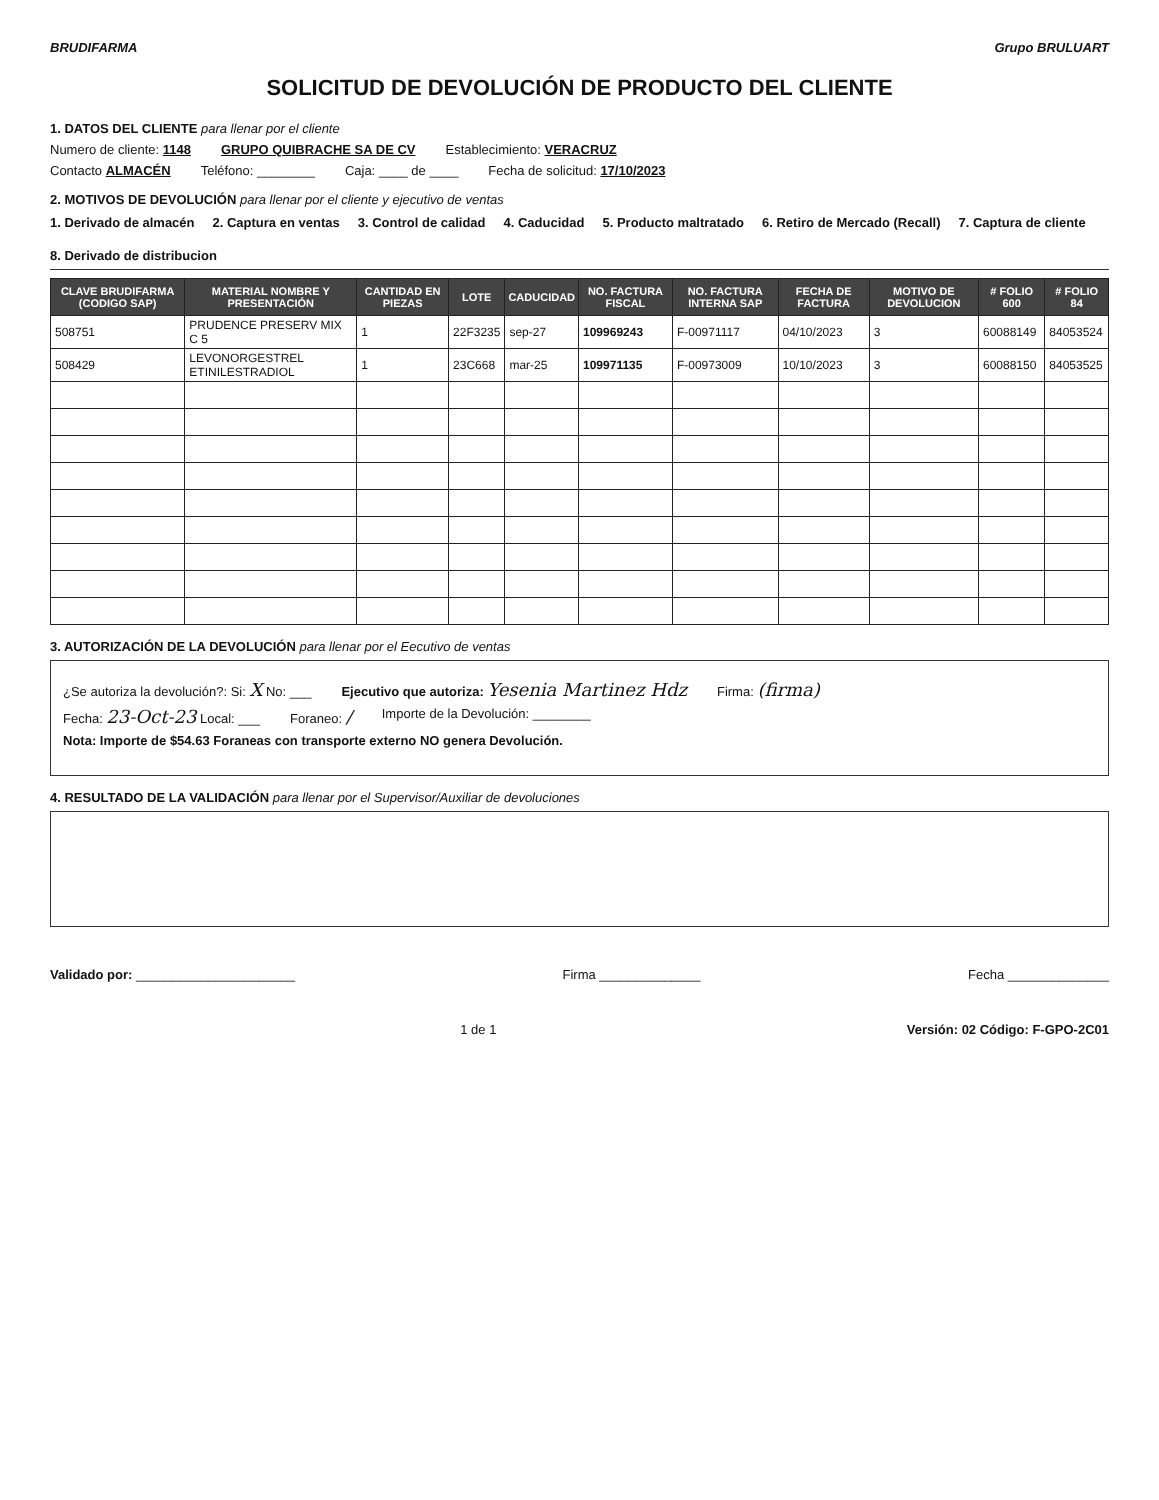BRUDIFARMA Grupo BRULUART
SOLICITUD DE DEVOLUCIÓN DE PRODUCTO DEL CLIENTE
1. DATOS DEL CLIENTE para llenar por el cliente
Numero de cliente: 1148 GRUPO QUIBRACHE SA DE CV Establecimiento: VERACRUZ
Contacto ALMACÉN Teléfono: ________ Caja: ____ de ____ Fecha de solicitud: 17/10/2023
2. MOTIVOS DE DEVOLUCIÓN para llenar por el cliente y ejecutivo de ventas
1. Derivado de almacén 2. Captura en ventas 3. Control de calidad 4. Caducidad 5. Producto maltratado 6. Retiro de Mercado (Recall) 7. Captura de cliente 8. Derivado de distribucion
| CLAVE BRUDIFARMA (CODIGO SAP) | MATERIAL NOMBRE Y PRESENTACIÓN | CANTIDAD EN PIEZAS | LOTE | CADUCIDAD | NO. FACTURA FISCAL | NO. FACTURA INTERNA SAP | FECHA DE FACTURA | MOTIVO DE DEVOLUCION | # FOLIO 600 | # FOLIO 84 |
| --- | --- | --- | --- | --- | --- | --- | --- | --- | --- | --- |
| 508751 | PRUDENCE PRESERV MIX C 5 | 1 | 22F3235 | sep-27 | 109969243 | F-00971117 | 04/10/2023 | 3 | 60088149 | 84053524 |
| 508429 | LEVONORGESTREL ETINILESTRADIOL | 1 | 23C668 | mar-25 | 109971135 | F-00973009 | 10/10/2023 | 3 | 60088150 | 84053525 |
3. AUTORIZACIÓN DE LA DEVOLUCIÓN para llenar por el Eecutivo de ventas
¿Se autoriza la devolución?: Si: X No: ___ Ejecutivo que autoriza: Yesenia Martinez Hdz Firma: (firma)
Fecha: 23-Oct-23 Local: ___ Foraneo: / Importe de la Devolución: ________
Nota: Importe de $54.63 Foraneas con transporte externo NO genera Devolución.
4. RESULTADO DE LA VALIDACIÓN para llenar por el Supervisor/Auxiliar de devoluciones
Validado por: ______________________ Firma ______________ Fecha ______________
1 de 1 Versión: 02 Código: F-GPO-2C01